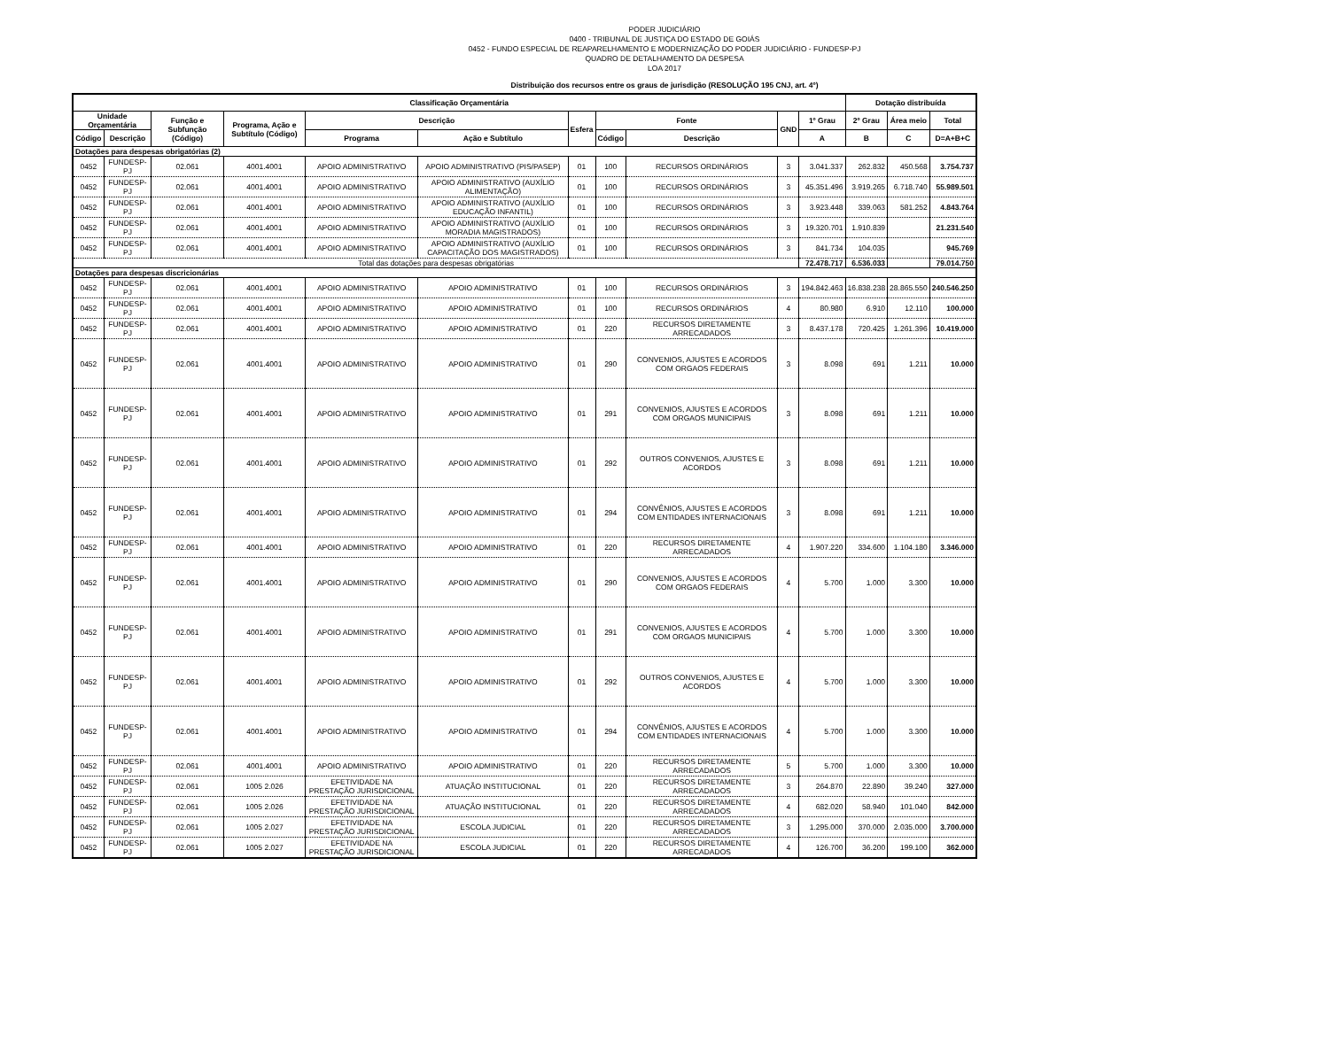PODER JUDICIÁRIO
0400 - TRIBUNAL DE JUSTIÇA DO ESTADO DE GOIÁS
0452 - FUNDO ESPECIAL DE REAPARELHAMENTO E MODERNIZAÇÃO DO PODER JUDICIÁRIO - FUNDESP-PJ
QUADRO DE DETALHAMENTO DA DESPESA
LOA 2017
Distribuição dos recursos entre os graus de jurisdição (RESOLUÇÃO 195 CNJ, art. 4º)
| Classificação Orçamentária | | | | | | | | | | | Dotação distribuída | | |
| --- | --- | --- | --- | --- | --- | --- | --- | --- | --- | --- | --- | --- | --- |
| Unidade Orçamentária | | Função e Subfunção (Código) | Programa, Ação e Subtítulo (Código) | Descrição | | Esfera | Fonte | | GND | 1º Grau | 2º Grau | Área meio | Total |
| Código | Descrição | | | Programa | Ação e Subtítulo | | Código | Descrição | | A | B | C | D=A+B+C |
| Dotações para despesas obrigatórias (2) | | | | | | | | | | | | | |
| 0452 | FUNDESP-PJ | 02.061 | 4001.4001 | APOIO ADMINISTRATIVO | APOIO ADMINISTRATIVO (PIS/PASEP) | 01 | 100 | RECURSOS ORDINÁRIOS | 3 | 3.041.337 | 262.832 | 450.568 | 3.754.737 |
| 0452 | FUNDESP-PJ | 02.061 | 4001.4001 | APOIO ADMINISTRATIVO | APOIO ADMINISTRATIVO (AUXÍLIO ALIMENTAÇÃO) | 01 | 100 | RECURSOS ORDINÁRIOS | 3 | 45.351.496 | 3.919.265 | 6.718.740 | 55.989.501 |
| 0452 | FUNDESP-PJ | 02.061 | 4001.4001 | APOIO ADMINISTRATIVO | APOIO ADMINISTRATIVO (AUXÍLIO EDUCAÇÃO INFANTIL) | 01 | 100 | RECURSOS ORDINÁRIOS | 3 | 3.923.448 | 339.063 | 581.252 | 4.843.764 |
| 0452 | FUNDESP-PJ | 02.061 | 4001.4001 | APOIO ADMINISTRATIVO | APOIO ADMINISTRATIVO (AUXÍLIO MORADIA MAGISTRADOS) | 01 | 100 | RECURSOS ORDINÁRIOS | 3 | 19.320.701 | 1.910.839 | | 21.231.540 |
| 0452 | FUNDESP-PJ | 02.061 | 4001.4001 | APOIO ADMINISTRATIVO | APOIO ADMINISTRATIVO (AUXÍLIO CAPACITAÇÃO DOS MAGISTRADOS) | 01 | 100 | RECURSOS ORDINÁRIOS | 3 | 841.734 | 104.035 | | 945.769 |
| Total das dotações para despesas obrigatórias | | | | | | | | | | 72.478.717 | 6.536.033 | | 79.014.750 |
| Dotações para despesas discricionárias | | | | | | | | | | | | | |
| 0452 | FUNDESP-PJ | 02.061 | 4001.4001 | APOIO ADMINISTRATIVO | APOIO ADMINISTRATIVO | 01 | 100 | RECURSOS ORDINÁRIOS | 3 | 194.842.463 | 16.838.238 | 28.865.550 | 240.546.250 |
| 0452 | FUNDESP-PJ | 02.061 | 4001.4001 | APOIO ADMINISTRATIVO | APOIO ADMINISTRATIVO | 01 | 100 | RECURSOS ORDINÁRIOS | 4 | 80.980 | 6.910 | 12.110 | 100.000 |
| 0452 | FUNDESP-PJ | 02.061 | 4001.4001 | APOIO ADMINISTRATIVO | APOIO ADMINISTRATIVO | 01 | 220 | RECURSOS DIRETAMENTE ARRECADADOS | 3 | 8.437.178 | 720.425 | 1.261.396 | 10.419.000 |
| 0452 | FUNDESP-PJ | 02.061 | 4001.4001 | APOIO ADMINISTRATIVO | APOIO ADMINISTRATIVO | 01 | 290 | CONVENIOS, AJUSTES E ACORDOS COM ORGAOS FEDERAIS | 3 | 8.098 | 691 | 1.211 | 10.000 |
| 0452 | FUNDESP-PJ | 02.061 | 4001.4001 | APOIO ADMINISTRATIVO | APOIO ADMINISTRATIVO | 01 | 291 | CONVENIOS, AJUSTES E ACORDOS COM ORGAOS MUNICIPAIS | 3 | 8.098 | 691 | 1.211 | 10.000 |
| 0452 | FUNDESP-PJ | 02.061 | 4001.4001 | APOIO ADMINISTRATIVO | APOIO ADMINISTRATIVO | 01 | 292 | OUTROS CONVENIOS, AJUSTES E ACORDOS | 3 | 8.098 | 691 | 1.211 | 10.000 |
| 0452 | FUNDESP-PJ | 02.061 | 4001.4001 | APOIO ADMINISTRATIVO | APOIO ADMINISTRATIVO | 01 | 294 | CONVÊNIOS, AJUSTES E ACORDOS COM ENTIDADES INTERNACIONAIS | 3 | 8.098 | 691 | 1.211 | 10.000 |
| 0452 | FUNDESP-PJ | 02.061 | 4001.4001 | APOIO ADMINISTRATIVO | APOIO ADMINISTRATIVO | 01 | 220 | RECURSOS DIRETAMENTE ARRECADADOS | 4 | 1.907.220 | 334.600 | 1.104.180 | 3.346.000 |
| 0452 | FUNDESP-PJ | 02.061 | 4001.4001 | APOIO ADMINISTRATIVO | APOIO ADMINISTRATIVO | 01 | 290 | CONVENIOS, AJUSTES E ACORDOS COM ORGAOS FEDERAIS | 4 | 5.700 | 1.000 | 3.300 | 10.000 |
| 0452 | FUNDESP-PJ | 02.061 | 4001.4001 | APOIO ADMINISTRATIVO | APOIO ADMINISTRATIVO | 01 | 291 | CONVENIOS, AJUSTES E ACORDOS COM ORGAOS MUNICIPAIS | 4 | 5.700 | 1.000 | 3.300 | 10.000 |
| 0452 | FUNDESP-PJ | 02.061 | 4001.4001 | APOIO ADMINISTRATIVO | APOIO ADMINISTRATIVO | 01 | 292 | OUTROS CONVENIOS, AJUSTES E ACORDOS | 4 | 5.700 | 1.000 | 3.300 | 10.000 |
| 0452 | FUNDESP-PJ | 02.061 | 4001.4001 | APOIO ADMINISTRATIVO | APOIO ADMINISTRATIVO | 01 | 294 | CONVÊNIOS, AJUSTES E ACORDOS COM ENTIDADES INTERNACIONAIS | 4 | 5.700 | 1.000 | 3.300 | 10.000 |
| 0452 | FUNDESP-PJ | 02.061 | 4001.4001 | APOIO ADMINISTRATIVO | APOIO ADMINISTRATIVO | 01 | 220 | RECURSOS DIRETAMENTE ARRECADADOS | 5 | 5.700 | 1.000 | 3.300 | 10.000 |
| 0452 | FUNDESP-PJ | 02.061 | 1005 2.026 | EFETIVIDADE NA PRESTAÇÃO JURISDICIONAL | ATUAÇÃO INSTITUCIONAL | 01 | 220 | RECURSOS DIRETAMENTE ARRECADADOS | 3 | 264.870 | 22.890 | 39.240 | 327.000 |
| 0452 | FUNDESP-PJ | 02.061 | 1005 2.026 | EFETIVIDADE NA PRESTAÇÃO JURISDICIONAL | ATUAÇÃO INSTITUCIONAL | 01 | 220 | RECURSOS DIRETAMENTE ARRECADADOS | 4 | 682.020 | 58.940 | 101.040 | 842.000 |
| 0452 | FUNDESP-PJ | 02.061 | 1005 2.027 | EFETIVIDADE NA PRESTAÇÃO JURISDICIONAL | ESCOLA JUDICIAL | 01 | 220 | RECURSOS DIRETAMENTE ARRECADADOS | 3 | 1.295.000 | 370.000 | 2.035.000 | 3.700.000 |
| 0452 | FUNDESP-PJ | 02.061 | 1005 2.027 | EFETIVIDADE NA PRESTAÇÃO JURISDICIONAL | ESCOLA JUDICIAL | 01 | 220 | RECURSOS DIRETAMENTE ARRECADADOS | 4 | 126.700 | 36.200 | 199.100 | 362.000 |